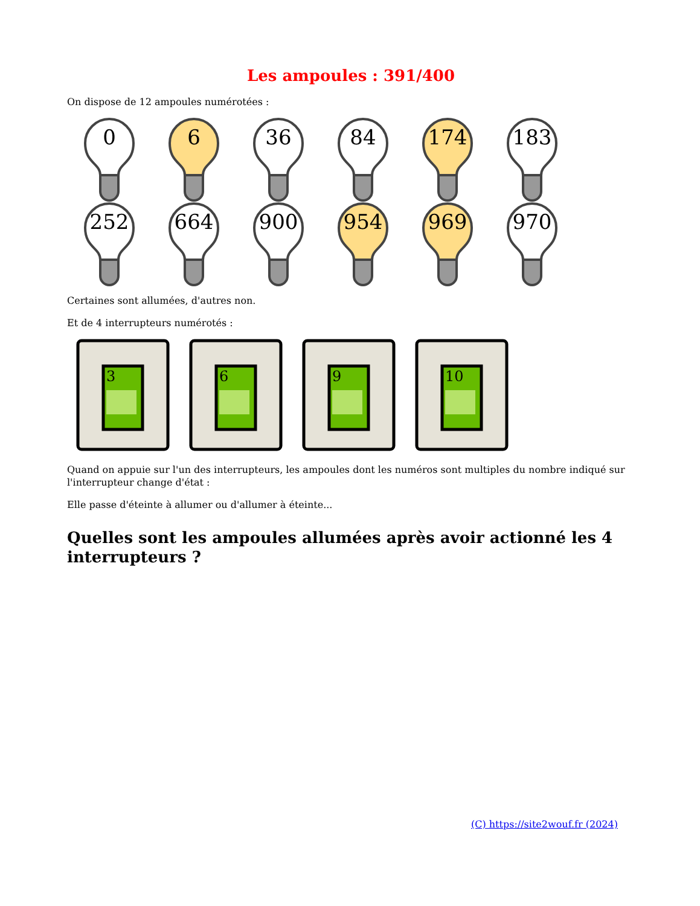Les ampoules : 391/400
On dispose de 12 ampoules numérotées :
0
6
36
84
174
183
252
664
900
954
969
970
Certaines sont allumées, d'autres non.
Et de 4 interrupteurs numérotés :
3
6
9
10
Quand on appuie sur l'un des interrupteurs, les ampoules dont les numéros sont multiples du nombre indiqué sur l'interrupteur change d'état :
Elle passe d'éteinte à allumer ou d'allumer à éteinte...
Quelles sont les ampoules allumées après avoir actionné les 4 interrupteurs ?
(C) https://site2wouf.fr (2024)